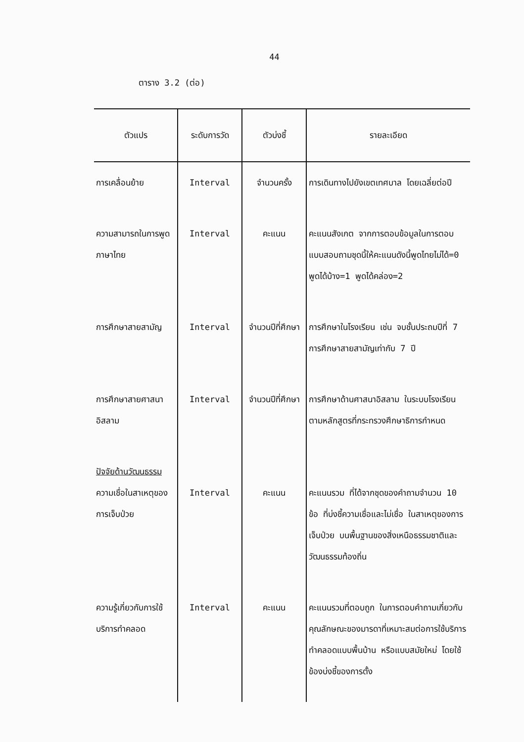44
ตาราง 3.2 (ต่อ)
| ตัวแปร | ระดับการวัด | ตัวบ่งชี้ | รายละเอียด |
| --- | --- | --- | --- |
| การเคลื่อนย้าย | Interval | จำนวนครั้ง | การเดินทางไปยังเขตเทศบาล โดยเฉลี่ยต่อปี |
| ความสามารถในการพูดภาษาไทย | Interval | คะแนน | คะแนนสังเกต จากการตอบข้อมูลในการตอบแบบสอบถามชุดนี้ให้คะแนนดังนี้พูดไทยไม่ได้=0 พูดได้บ้าง=1 พูดได้คล่อง=2 |
| การศึกษาสายสามัญ | Interval | จำนวนปีที่ศึกษา | การศึกษาในโรงเรียน เช่น จบชั้นประถมปีที่ 7 การศึกษาสายสามัญเท่ากับ 7 ปี |
| การศึกษาสายศาสนาอิสลาม | Interval | จำนวนปีที่ศึกษา | การศึกษาด้านศาสนาอิสลาม ในระบบโรงเรียน ตามหลักสูตรที่กระทรวงศึกษาธิการกำหนด |
| ปัจจัยด้านวัฒนธรรม ความเชื่อในสาเหตุของการเจ็บป่วย | Interval | คะแนน | คะแนนรวม ที่ได้จากชุดของคำถามจำนวน 10 ข้อ ที่บ่งชี้ความเชื่อและไม่เชื่อ ในสาเหตุของการเจ็บป่วย บนพื้นฐานของสิ่งเหนือธรรมชาติและวัฒนธรรมท้องถิ่น |
| ความรู้เกี่ยวกับการใช้บริการทำคลอด | Interval | คะแนน | คะแนนรวมที่ตอบถูก ในการตอบคำถามเกี่ยวกับ คุณลักษณะของมารดาที่เหมาะสมต่อการใช้บริการทำคลอดแบบพื้นบ้าน หรือแบบสมัยใหม่ โดยใช้ข้องบ่งชี้ของการตั้ง |